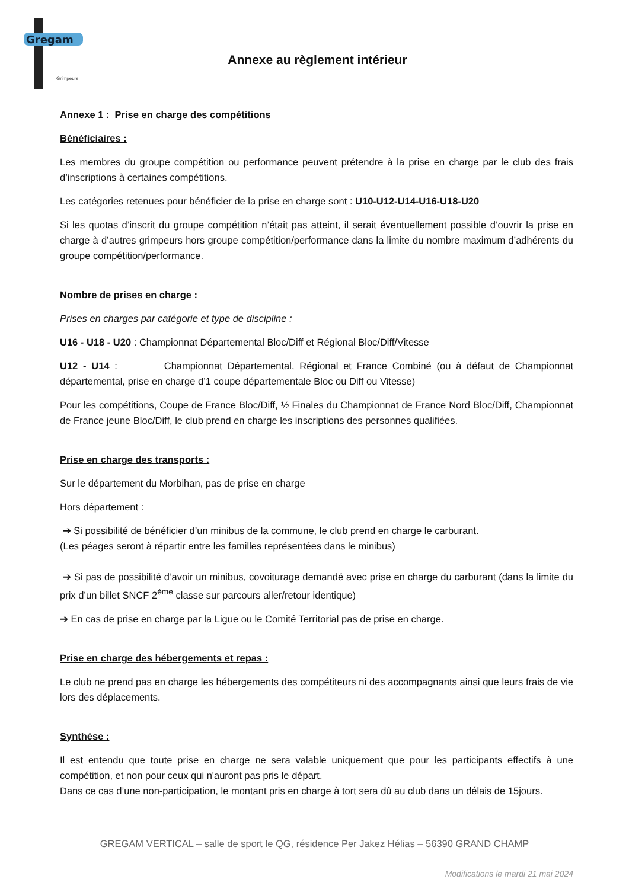Gregam
Grimpeurs
Annexe au règlement intérieur
Annexe 1 : Prise en charge des compétitions
Bénéficiaires :
Les membres du groupe compétition ou performance peuvent prétendre à la prise en charge par le club des frais d’inscriptions à certaines compétitions.
Les catégories retenues pour bénéficier de la prise en charge sont : U10-U12-U14-U16-U18-U20
Si les quotas d’inscrit du groupe compétition n’était pas atteint, il serait éventuellement possible d’ouvrir la prise en charge à d’autres grimpeurs hors groupe compétition/performance dans la limite du nombre maximum d’adhérents du groupe compétition/performance.
Nombre de prises en charge :
Prises en charges par catégorie et type de discipline :
U16 - U18 - U20 : Championnat Départemental Bloc/Diff et Régional Bloc/Diff/Vitesse
U12 - U14 : Championnat Départemental, Régional et France Combiné (ou à défaut de Championnat départemental, prise en charge d’1 coupe départementale Bloc ou Diff ou Vitesse)
Pour les compétitions, Coupe de France Bloc/Diff, ½ Finales du Championnat de France Nord Bloc/Diff, Championnat de France jeune Bloc/Diff, le club prend en charge les inscriptions des personnes qualifiées.
Prise en charge des transports :
Sur le département du Morbihan, pas de prise en charge
Hors département :
➔ Si possibilité de bénéficier d’un minibus de la commune, le club prend en charge le carburant.
(Les péages seront à répartir entre les familles représentées dans le minibus)
➔ Si pas de possibilité d’avoir un minibus, covoiturage demandé avec prise en charge du carburant (dans la limite du prix d’un billet SNCF 2<sup>ème</sup> classe sur parcours aller/retour identique)
➔ En cas de prise en charge par la Ligue ou le Comité Territorial pas de prise en charge.
Prise en charge des hébergements et repas :
Le club ne prend pas en charge les hébergements des compétiteurs ni des accompagnants ainsi que leurs frais de vie lors des déplacements.
Synthèse :
Il est entendu que toute prise en charge ne sera valable uniquement que pour les participants effectifs à une compétition, et non pour ceux qui n'auront pas pris le départ.
Dans ce cas d’une non-participation, le montant pris en charge à tort sera dû au club dans un délais de 15jours.
GREGAM VERTICAL – salle de sport le QG, résidence Per Jakez Hélias – 56390 GRAND CHAMP
Modifications le mardi 21 mai 2024